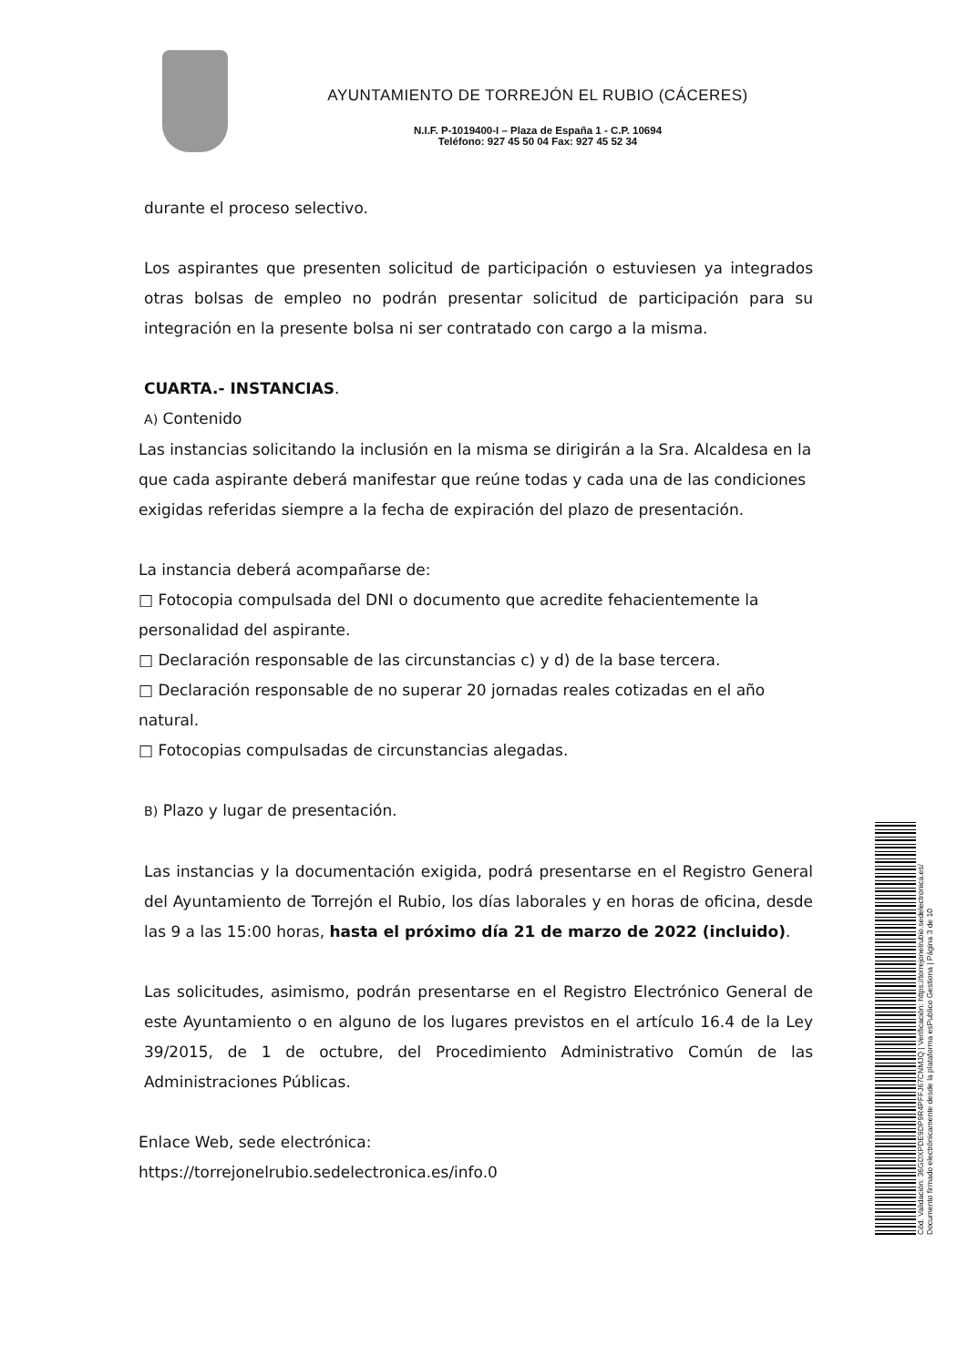AYUNTAMIENTO DE TORREJÓN EL RUBIO (CÁCERES)
N.I.F. P-1019400-I – Plaza de España 1 - C.P. 10694
Teléfono: 927 45 50 04 Fax: 927 45 52 34
durante el proceso selectivo.
Los aspirantes que presenten solicitud de participación o estuviesen ya integrados otras bolsas de empleo no podrán presentar solicitud de participación para su integración en la presente bolsa ni ser contratado con cargo a la misma.
CUARTA.- INSTANCIAS.
A) Contenido
Las instancias solicitando la inclusión en la misma se dirigirán a la Sra. Alcaldesa en la que cada aspirante deberá manifestar que reúne todas y cada una de las condiciones exigidas referidas siempre a la fecha de expiración del plazo de presentación.
La instancia deberá acompañarse de:
□ Fotocopia compulsada del DNI o documento que acredite fehacientemente la personalidad del aspirante.
□ Declaración responsable de las circunstancias c) y d) de la base tercera.
□ Declaración responsable de no superar 20 jornadas reales cotizadas en el año natural.
□ Fotocopias compulsadas de circunstancias alegadas.
B) Plazo y lugar de presentación.
Las instancias y la documentación exigida, podrá presentarse en el Registro General del Ayuntamiento de Torrejón el Rubio, los días laborales y en horas de oficina, desde las 9 a las 15:00 horas, hasta el próximo día 21 de marzo de 2022 (incluido).
Las solicitudes, asimismo, podrán presentarse en el Registro Electrónico General de este Ayuntamiento o en alguno de los lugares previstos en el artículo 16.4 de la Ley 39/2015, de 1 de octubre, del Procedimiento Administrativo Común de las Administraciones Públicas.
Enlace Web, sede electrónica:
https://torrejonelrubio.sedelectronica.es/info.0
Cód. Validación: 36GDXPDE9DP9R4PFFJ67CNMJQ | Verificación: https://torrejonelrubio.sedelectronica.es/
Documento firmado electrónicamente desde la plataforma esPublico Gestiona | Página 3 de 10